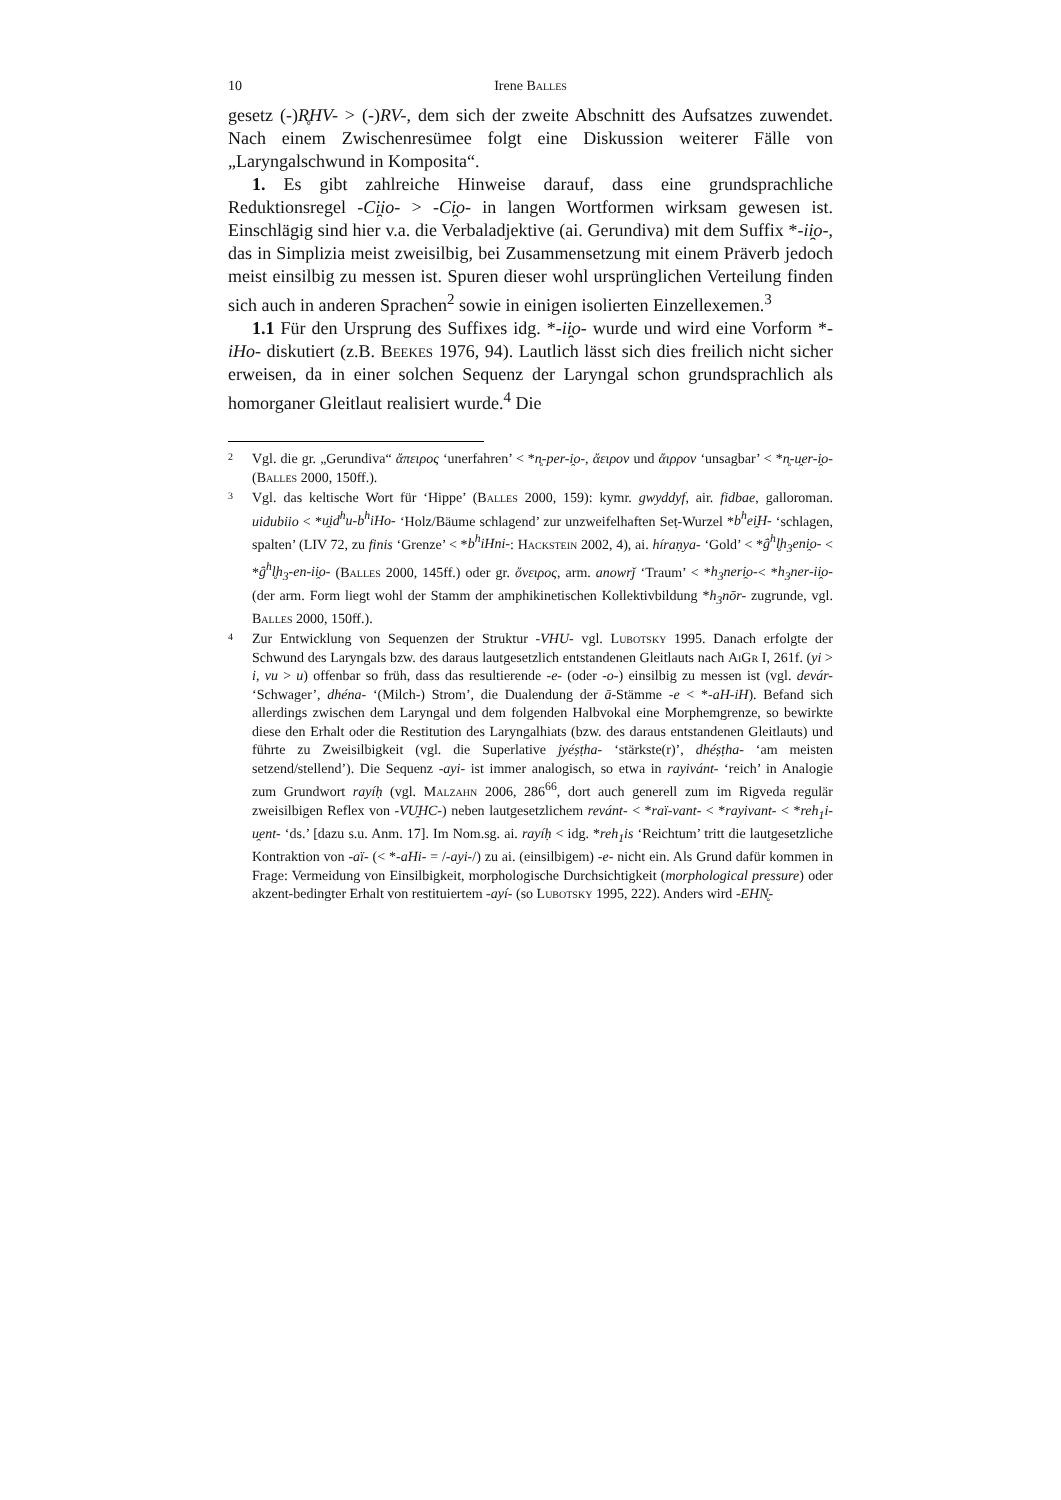10 Irene Balles
gesetz (-)R̥HV- > (-)RV-, dem sich der zweite Abschnitt des Aufsatzes zuwendet. Nach einem Zwischenresümee folgt eine Diskussion weiterer Fälle von „Laryngalschwund in Komposita“.
1. Es gibt zahlreiche Hinweise darauf, dass eine grundsprachliche Reduktionsregel -Ci̯io- > -Ci̯o- in langen Wortformen wirksam gewesen ist. Einschlägig sind hier v.a. die Verbaladjektive (ai. Gerundiva) mit dem Suffix *-ii̯o-, das in Simplizia meist zweisilbig, bei Zusammensetzung mit einem Präverb jedoch meist einsilbig zu messen ist. Spuren dieser wohl ursprünglichen Verteilung finden sich auch in anderen Sprachen<sup>2</sup> sowie in einigen isolierten Einzellexemen.<sup>3</sup>
1.1 Für den Ursprung des Suffixes idg. *-ii̯o- wurde und wird eine Vorform *-iHo- diskutiert (z.B. Beekes 1976, 94). Lautlich lässt sich dies freilich nicht sicher erweisen, da in einer solchen Sequenz der Laryngal schon grundsprachlich als homorganer Gleitlaut realisiert wurde.<sup>4</sup> Die
2 Vgl. die gr. „Gerundiva“ ἄπειρος ‘unerfahren’ < *n̥-per-i̯o-, ἄειρον und ἄιρρον ‘unsagbar’ < *n̥-u̯er-i̯o- (Balles 2000, 150ff.).
3 Vgl. das keltische Wort für ‘Hippe’ (Balles 2000, 159): kymr. gwyddyf, air. fidbae, galloroman. uidubiio < *u̯id<sup>h</sup>u-b<sup>h</sup>iHo- ‘Holz/Bäume schlagend’ zur unzweifelhaften Seṭ-Wurzel *b<sup>h</sup>ei̯H- ‘schlagen, spalten’ (LIV 72, zu finis ‘Grenze’ < *b<sup>h</sup>iHni-: Hackstein 2002, 4), ai. híraṇya- ‘Gold’ < *g̑<sup>h</sup>l̥h<sub>3</sub>eni̯o- < *g̑<sup>h</sup>l̥h<sub>3</sub>-en-ii̯o- (Balles 2000, 145ff.) oder gr. ὄνειρος, arm. anowrǰ ‘Traum’ < *h<sub>3</sub>neri̯o-< *h<sub>3</sub>ner-ii̯o- (der arm. Form liegt wohl der Stamm der amphikinetischen Kollektivbildung *h<sub>3</sub>nōr- zugrunde, vgl. Balles 2000, 150ff.).
4 Zur Entwicklung von Sequenzen der Struktur -VHU- vgl. Lubotsky 1995. Danach erfolgte der Schwund des Laryngals bzw. des daraus lautgesetzlich entstandenen Gleitlauts nach AiGr I, 261f. (yi > i, vu > u) offenbar so früh, dass das resultierende -e- (oder -o-) einsilbig zu messen ist (vgl. devár- ‘Schwager’, dhéna- ‘(Milch-) Strom’, die Dualendung der ā-Stämme -e < *-aH-iH). Befand sich allerdings zwischen dem Laryngal und dem folgenden Halbvokal eine Morphemgrenze, so bewirkte diese den Erhalt oder die Restitution des Laryngalhiats (bzw. des daraus entstandenen Gleitlauts) und führte zu Zweisilbigkeit (vgl. die Superlative jyéṣṭha- ‘stärkste(r)’, dhéṣṭha- ‘am meisten setzend/stellend’). Die Sequenz -ayi- ist immer analogisch, so etwa in rayivánt- ‘reich’ in Analogie zum Grundwort rayíḥ (vgl. Malzahn 2006, 286<sup>66</sup>, dort auch generell zum im Rigveda regulär zweisilbigen Reflex von -VU̯HC-) neben lautgesetzlichem revánt- < *raï-vant- < *rayivant- < *reh<sub>1</sub>i-u̯ent- ‘ds.’ [dazu s.u. Anm. 17]. Im Nom.sg. ai. rayíḥ < idg. *reh<sub>1</sub>is ‘Reichtum’ tritt die lautgesetzliche Kontraktion von -aï- (< *-aHi- = /-ayi-/) zu ai. (einsilbigem) -e- nicht ein. Als Grund dafür kommen in Frage: Vermeidung von Einsilbigkeit, morphologische Durchsichtigkeit (morphological pressure) oder akzent-bedingter Erhalt von restituiertem -ayí- (so Lubotsky 1995, 222). Anders wird -EHN̥-